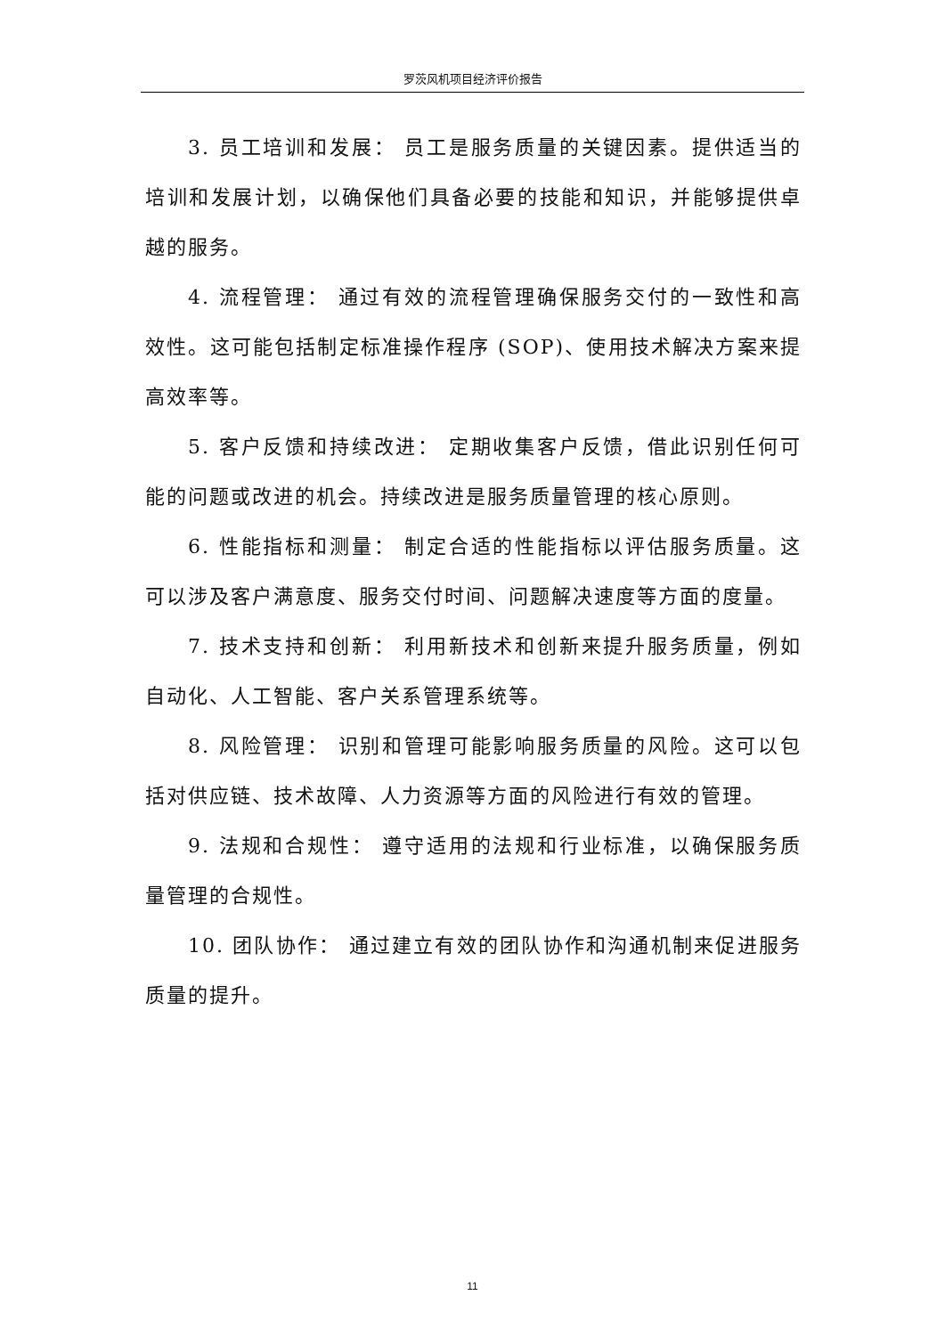罗茨风机项目经济评价报告
3. 员工培训和发展： 员工是服务质量的关键因素。提供适当的培训和发展计划，以确保他们具备必要的技能和知识，并能够提供卓越的服务。
4. 流程管理： 通过有效的流程管理确保服务交付的一致性和高效性。这可能包括制定标准操作程序 (SOP)、使用技术解决方案来提高效率等。
5. 客户反馈和持续改进： 定期收集客户反馈，借此识别任何可能的问题或改进的机会。持续改进是服务质量管理的核心原则。
6. 性能指标和测量： 制定合适的性能指标以评估服务质量。这可以涉及客户满意度、服务交付时间、问题解决速度等方面的度量。
7. 技术支持和创新： 利用新技术和创新来提升服务质量，例如自动化、人工智能、客户关系管理系统等。
8. 风险管理： 识别和管理可能影响服务质量的风险。这可以包括对供应链、技术故障、人力资源等方面的风险进行有效的管理。
9. 法规和合规性： 遵守适用的法规和行业标准，以确保服务质量管理的合规性。
10. 团队协作： 通过建立有效的团队协作和沟通机制来促进服务质量的提升。
11